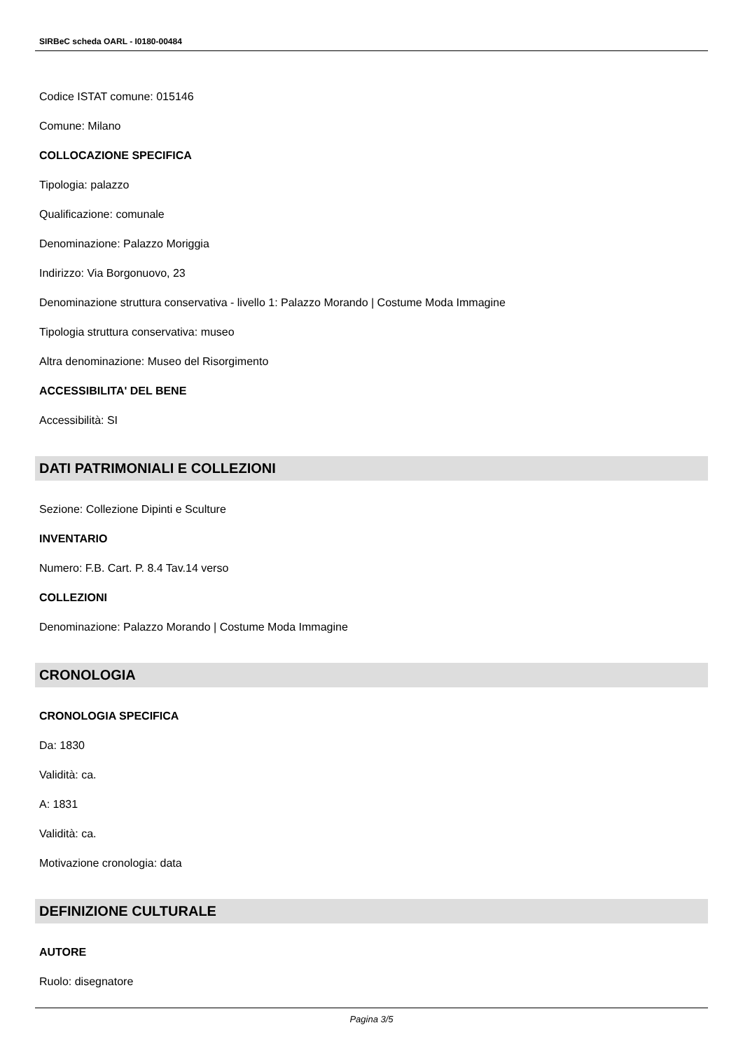SIRBeC scheda OARL - I0180-00484
Codice ISTAT comune: 015146
Comune: Milano
COLLOCAZIONE SPECIFICA
Tipologia: palazzo
Qualificazione: comunale
Denominazione: Palazzo Moriggia
Indirizzo: Via Borgonuovo, 23
Denominazione struttura conservativa - livello 1: Palazzo Morando | Costume Moda Immagine
Tipologia struttura conservativa: museo
Altra denominazione: Museo del Risorgimento
ACCESSIBILITA' DEL BENE
Accessibilità: SI
DATI PATRIMONIALI E COLLEZIONI
Sezione: Collezione Dipinti e Sculture
INVENTARIO
Numero: F.B. Cart. P. 8.4 Tav.14 verso
COLLEZIONI
Denominazione: Palazzo Morando | Costume Moda Immagine
CRONOLOGIA
CRONOLOGIA SPECIFICA
Da: 1830
Validità: ca.
A: 1831
Validità: ca.
Motivazione cronologia: data
DEFINIZIONE CULTURALE
AUTORE
Ruolo: disegnatore
Pagina 3/5